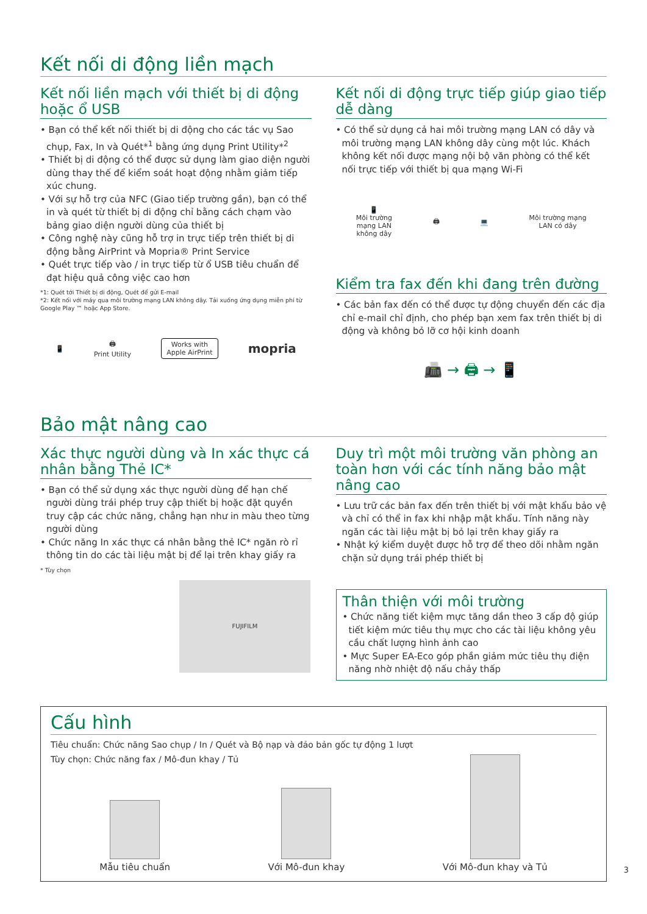Kết nối di động liền mạch
Kết nối liền mạch với thiết bị di động hoặc ổ USB
• Bạn có thể kết nối thiết bị di động cho các tác vụ Sao chụp, Fax, In và Quét*<sup>1</sup> bằng ứng dụng Print Utility*<sup>2</sup>
• Thiết bị di động có thể được sử dụng làm giao diện người dùng thay thế để kiểm soát hoạt động nhằm giảm tiếp xúc chung.
• Với sự hỗ trợ của NFC (Giao tiếp trường gần), bạn có thể in và quét từ thiết bị di động chỉ bằng cách chạm vào bảng giao diện người dùng của thiết bị
• Công nghệ này cũng hỗ trợ in trực tiếp trên thiết bị di động bằng AirPrint và Mopria® Print Service
• Quét trực tiếp vào / in trực tiếp từ ổ USB tiêu chuẩn để đạt hiệu quả công việc cao hơn
*1: Quét tới Thiết bị di động, Quét để gửi E-mail
*2: Kết nối với máy qua môi trường mạng LAN không dây. Tải xuống ứng dụng miễn phí từ Google Play ™ hoặc App Store.
📱 🖨
Print Utility Works with
Apple AirPrint mopria
Kết nối di động trực tiếp giúp giao tiếp dễ dàng
• Có thể sử dụng cả hai môi trường mạng LAN có dây và môi trường mạng LAN không dây cùng một lúc. Khách không kết nối được mạng nội bộ văn phòng có thể kết nối trực tiếp với thiết bị qua mạng Wi-Fi
📱
Môi trường
mạng LAN
không dây 🖨 💻 Môi trường mạng
LAN có dây
Kiểm tra fax đến khi đang trên đường
• Các bản fax đến có thể được tự động chuyển đến các địa chỉ e-mail chỉ định, cho phép bạn xem fax trên thiết bị di động và không bỏ lỡ cơ hội kinh doanh
📠 → 🖨 → 📱
Bảo mật nâng cao
Xác thực người dùng và In xác thực cá nhân bằng Thẻ IC*
• Bạn có thể sử dụng xác thực người dùng để hạn chế người dùng trái phép truy cập thiết bị hoặc đặt quyền truy cập các chức năng, chẳng hạn như in màu theo từng người dùng
• Chức năng In xác thực cá nhân bằng thẻ IC* ngăn rò rỉ thông tin do các tài liệu mật bị để lại trên khay giấy ra
* Tùy chọn
FUJIFILM
Duy trì một môi trường văn phòng an toàn hơn với các tính năng bảo mật nâng cao
• Lưu trữ các bản fax đến trên thiết bị với mật khẩu bảo vệ và chỉ có thể in fax khi nhập mật khẩu. Tính năng này ngăn các tài liệu mật bị bỏ lại trên khay giấy ra
• Nhật ký kiểm duyệt được hỗ trợ để theo dõi nhằm ngăn chặn sử dụng trái phép thiết bị
Thân thiện với môi trường
• Chức năng tiết kiệm mực tăng dần theo 3 cấp độ giúp tiết kiệm mức tiêu thụ mực cho các tài liệu không yêu cầu chất lượng hình ảnh cao
• Mực Super EA-Eco góp phần giảm mức tiêu thụ điện năng nhờ nhiệt độ nấu chảy thấp
Cấu hình
Tiêu chuẩn: Chức năng Sao chụp / In / Quét và Bộ nạp và đảo bản gốc tự động 1 lượt
Tùy chọn: Chức năng fax / Mô-đun khay / Tủ
Mẫu tiêu chuẩn
Với Mô-đun khay
Với Mô-đun khay và Tủ
3